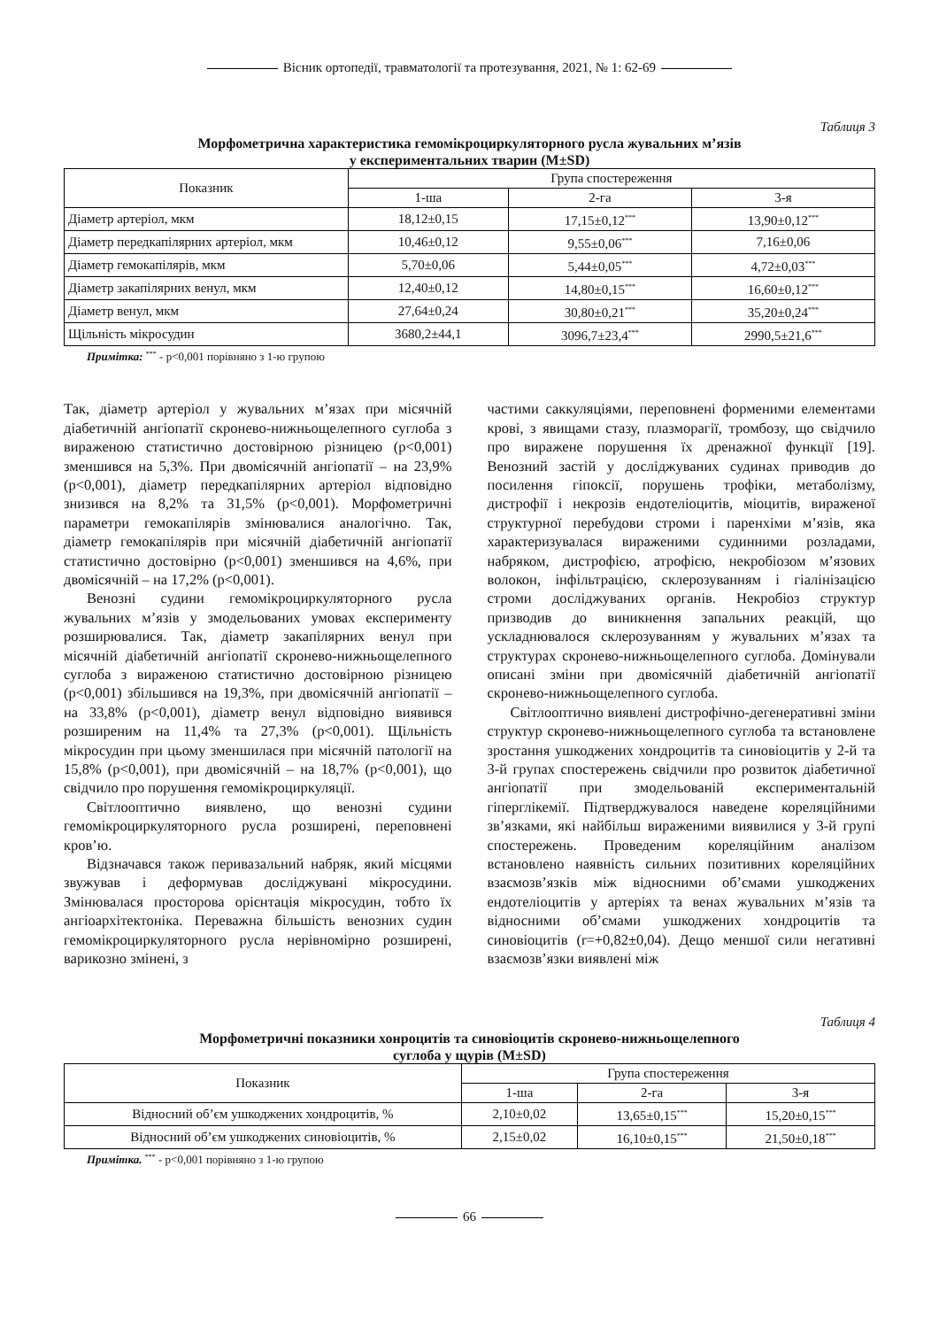Вісник ортопедії, травматології та протезування, 2021, № 1: 62-69
Таблиця 3
Морфометрична характеристика гемомікроциркуляторного русла жувальних м’язів
у експериментальних тварин (M±SD)
| Показник | Група спостереження | | |
| --- | --- | --- | --- |
| | 1-ша | 2-га | 3-я |
| Діаметр артеріол, мкм | 18,12±0,15 | 17,15±0,12<sup>***</sup> | 13,90±0,12<sup>***</sup> |
| Діаметр передкапілярних артеріол, мкм | 10,46±0,12 | 9,55±0,06<sup>***</sup> | 7,16±0,06 |
| Діаметр гемокапілярів, мкм | 5,70±0,06 | 5,44±0,05<sup>***</sup> | 4,72±0,03<sup>***</sup> |
| Діаметр закапілярних венул, мкм | 12,40±0,12 | 14,80±0,15<sup>***</sup> | 16,60±0,12<sup>***</sup> |
| Діаметр венул, мкм | 27,64±0,24 | 30,80±0,21<sup>***</sup> | 35,20±0,24<sup>***</sup> |
| Щільність мікросудин | 3680,2±44,1 | 3096,7±23,4<sup>***</sup> | 2990,5±21,6<sup>***</sup> |
Примітка: <sup>***</sup> - p<0,001 порівняно з 1-ю групою
Так, діаметр артеріол у жувальних м’язах при місячній діабетичній ангіопатії скронево-нижньощелепного суглоба з вираженою статистично достовірною різницею (p<0,001) зменшився на 5,3%. При двомісячній ангіопатії – на 23,9% (p<0,001), діаметр передкапілярних артеріол відповідно знизився на 8,2% та 31,5% (p<0,001). Морфометричні параметри гемокапілярів змінювалися аналогічно. Так, діаметр гемокапілярів при місячній діабетичній ангіопатії статистично достовірно (p<0,001) зменшився на 4,6%, при двомісячній – на 17,2% (p<0,001).
Венозні судини гемомікроциркуляторного русла жувальних м’язів у змодельованих умовах експерименту розширювалися. Так, діаметр закапілярних венул при місячній діабетичній ангіопатії скронево-нижньощелепного суглоба з вираженою статистично достовірною різницею (p<0,001) збільшився на 19,3%, при двомісячній ангіопатії – на 33,8% (p<0,001), діаметр венул відповідно виявився розширеним на 11,4% та 27,3% (p<0,001). Щільність мікросудин при цьому зменшилася при місячній патології на 15,8% (p<0,001), при двомісячній – на 18,7% (p<0,001), що свідчило про порушення гемомікроциркуляції.
Світлооптично виявлено, що венозні судини гемомікроциркуляторного русла розширені, переповнені кров’ю.
Відзначався також перивазальний набряк, який місцями звужував і деформував досліджувані мікросудини. Змінювалася просторова орієнтація мікросудин, тобто їх ангіоархітектоніка. Переважна більшість венозних судин гемомікроциркуляторного русла нерівномірно розширені, варикозно змінені, з
частими саккуляціями, переповнені форменими елементами крові, з явищами стазу, плазморагії, тромбозу, що свідчило про виражене порушення їх дренажної функції [19]. Венозний застій у досліджуваних судинах приводив до посилення гіпоксії, порушень трофіки, метаболізму, дистрофії і некрозів ендотеліоцитів, міоцитів, вираженої структурної перебудови строми і паренхіми м’язів, яка характеризувалася вираженими судинними розладами, набряком, дистрофією, атрофією, некробіозом м’язових волокон, інфільтрацією, склерозуванням і гіалінізацією строми досліджуваних органів. Некробіоз структур призводив до виникнення запальних реакцій, що ускладнювалося склерозуванням у жувальних м’язах та структурах скронево-нижньощелепного суглоба. Домінували описані зміни при двомісячній діабетичній ангіопатії скронево-нижньощелепного суглоба.
Світлооптично виявлені дистрофічно-дегенеративні зміни структур скронево-нижньощелепного суглоба та встановлене зростання ушкоджених хондроцитів та синовіоцитів у 2-й та 3-й групах спостережень свідчили про розвиток діабетичної ангіопатії при змодельованій експериментальній гіперглікемії. Підтверджувалося наведене кореляційними зв’язками, які найбільш вираженими виявилися у 3-й групі спостережень. Проведеним кореляційним аналізом встановлено наявність сильних позитивних кореляційних взаємозв’язків між відносними об’ємами ушкоджених ендотеліоцитів у артеріях та венах жувальних м’язів та відносними об’ємами ушкоджених хондроцитів та синовіоцитів (r=+0,82±0,04). Дещо меншої сили негативні взаємозв’язки виявлені між
Таблиця 4
Морфометричні показники хонроцитів та синовіоцитів скронево-нижньощелепного
суглоба у щурів (M±SD)
| Показник | Група спостереження | | |
| --- | --- | --- | --- |
| | 1-ша | 2-га | 3-я |
| Відносний об’єм ушкоджених хондроцитів, % | 2,10±0,02 | 13,65±0,15<sup>***</sup> | 15,20±0,15<sup>***</sup> |
| Відносний об’єм ушкоджених синовіоцитів, % | 2,15±0,02 | 16,10±0,15<sup>***</sup> | 21,50±0,18<sup>***</sup> |
Примітка. <sup>***</sup> - p<0,001 порівняно з 1-ю групою
66